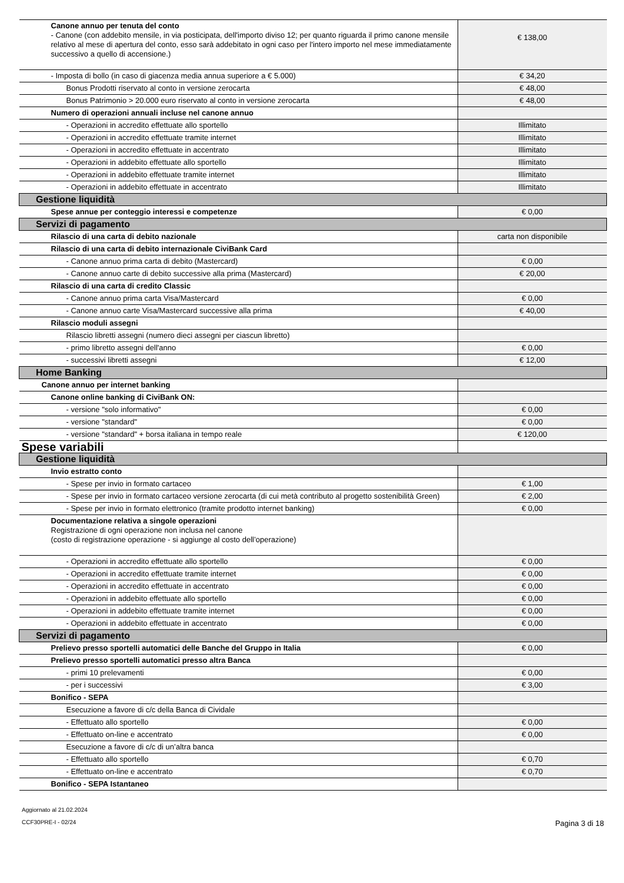| Canone annuo per tenuta del conto - Canone (con addebito mensile, in via posticipata, dell'importo diviso 12; per quanto riguarda il primo canone mensile relativo al mese di apertura del conto, esso sarà addebitato in ogni caso per l'intero importo nel mese immediatamente successivo a quello di accensione.) | € 138,00 |
| - Imposta di bollo (in caso di giacenza media annua superiore a € 5.000) | € 34,20 |
| Bonus Prodotti riservato al conto in versione zerocarta | € 48,00 |
| Bonus Patrimonio > 20.000 euro riservato al conto in versione zerocarta | € 48,00 |
| Numero di operazioni annuali incluse nel canone annuo | |
| - Operazioni in accredito effettuate allo sportello | Illimitato |
| - Operazioni in accredito effettuate tramite internet | Illimitato |
| - Operazioni in accredito effettuate in accentrato | Illimitato |
| - Operazioni in addebito effettuate allo sportello | Illimitato |
| - Operazioni in addebito effettuate tramite internet | Illimitato |
| - Operazioni in addebito effettuate in accentrato | Illimitato |
| Gestione liquidità | |
| Spese annue per conteggio interessi e competenze | € 0,00 |
| Servizi di pagamento | |
| Rilascio di una carta di debito nazionale | carta non disponibile |
| Rilascio di una carta di debito internazionale CiviBank Card | |
| - Canone annuo prima carta di debito (Mastercard) | € 0,00 |
| - Canone annuo carte di debito successive alla prima (Mastercard) | € 20,00 |
| Rilascio di una carta di credito Classic | |
| - Canone annuo prima carta Visa/Mastercard | € 0,00 |
| - Canone annuo carte Visa/Mastercard successive alla prima | € 40,00 |
| Rilascio moduli assegni | |
| Rilascio libretti assegni (numero dieci assegni per ciascun libretto) | |
| - primo libretto assegni dell'anno | € 0,00 |
| - successivi libretti assegni | € 12,00 |
| Home Banking | |
| Canone annuo per internet banking | |
| Canone online banking di CiviBank ON: | |
| - versione "solo informativo" | € 0,00 |
| - versione "standard" | € 0,00 |
| - versione "standard" + borsa italiana in tempo reale | € 120,00 |
| Spese variabili | |
| Gestione liquidità | |
| Invio estratto conto | |
| - Spese per invio in formato cartaceo | € 1,00 |
| - Spese per invio in formato cartaceo versione zerocarta (di cui metà contributo al progetto sostenibilità Green) | € 2,00 |
| - Spese per invio in formato elettronico (tramite prodotto internet banking) | € 0,00 |
| Documentazione relativa a singole operazioni Registrazione di ogni operazione non inclusa nel canone (costo di registrazione operazione - si aggiunge al costo dell’operazione) | |
| - Operazioni in accredito effettuate allo sportello | € 0,00 |
| - Operazioni in accredito effettuate tramite internet | € 0,00 |
| - Operazioni in accredito effettuate in accentrato | € 0,00 |
| - Operazioni in addebito effettuate allo sportello | € 0,00 |
| - Operazioni in addebito effettuate tramite internet | € 0,00 |
| - Operazioni in addebito effettuate in accentrato | € 0,00 |
| Servizi di pagamento | |
| Prelievo presso sportelli automatici delle Banche del Gruppo in Italia | € 0,00 |
| Prelievo presso sportelli automatici presso altra Banca | |
| - primi 10 prelevamenti | € 0,00 |
| - per i successivi | € 3,00 |
| Bonifico - SEPA | |
| Esecuzione a favore di c/c della Banca di Cividale | |
| - Effettuato allo sportello | € 0,00 |
| - Effettuato on-line e accentrato | € 0,00 |
| Esecuzione a favore di c/c di un’altra banca | |
| - Effettuato allo sportello | € 0,70 |
| - Effettuato on-line e accentrato | € 0,70 |
| Bonifico - SEPA Istantaneo | |
Aggiornato al 21.02.2024
CCF30PRE-I - 02/24 Pagina 3 di 18